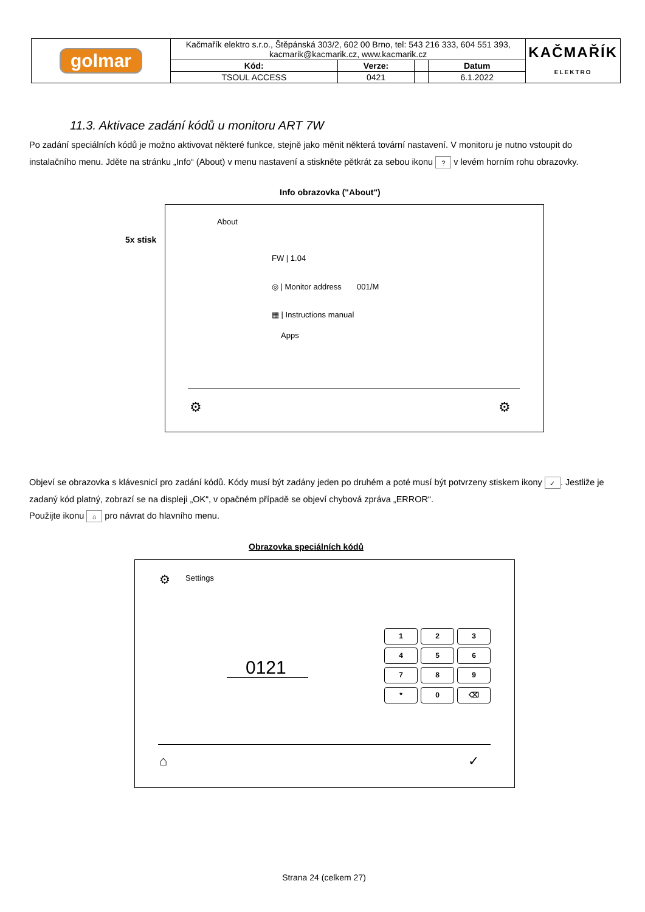| golmar | Kačmařík elektro s.r.o., Štěpánská 303/2, 602 00 Brno, tel: 543 216 333, 604 551 393, kacmarik@kacmarik.cz, www.kacmarik.cz | | | | KAČMAŘÍK ELEKTRO |
| | Kód: | Verze: | | Datum | |
| | TSOUL ACCESS | 0421 | | 6.1.2022 | |
11.3. Aktivace zadání kódů u monitoru ART 7W
Po zadání speciálních kódů je možno aktivovat některé funkce, stejně jako měnit některá tovární nastavení. V monitoru je nutno vstoupit do instalačního menu. Jděte na stránku „Info“ (About) v menu nastavení a stiskněte pětkrát za sebou ikonu ? v levém horním rohu obrazovky.
Info obrazovka ("About")
5x stisk
About
FW | 1.04
◎ | Monitor address 001/M
▦ | Instructions manual
Apps
⚙ ⚙
Objeví se obrazovka s klávesnicí pro zadání kódů. Kódy musí být zadány jeden po druhém a poté musí být potvrzeny stiskem ikony ✓. Jestliže je zadaný kód platný, zobrazí se na displeji „OK“, v opačném případě se objeví chybová zpráva „ERROR“.
Použijte ikonu ⌂ pro návrat do hlavního menu.
Obrazovka speciálních kódů
⚙ Settings
0121
1 2 3
4 5 6
7 8 9
* 0 ⌫
⌂ ✓
Strana 24 (celkem 27)